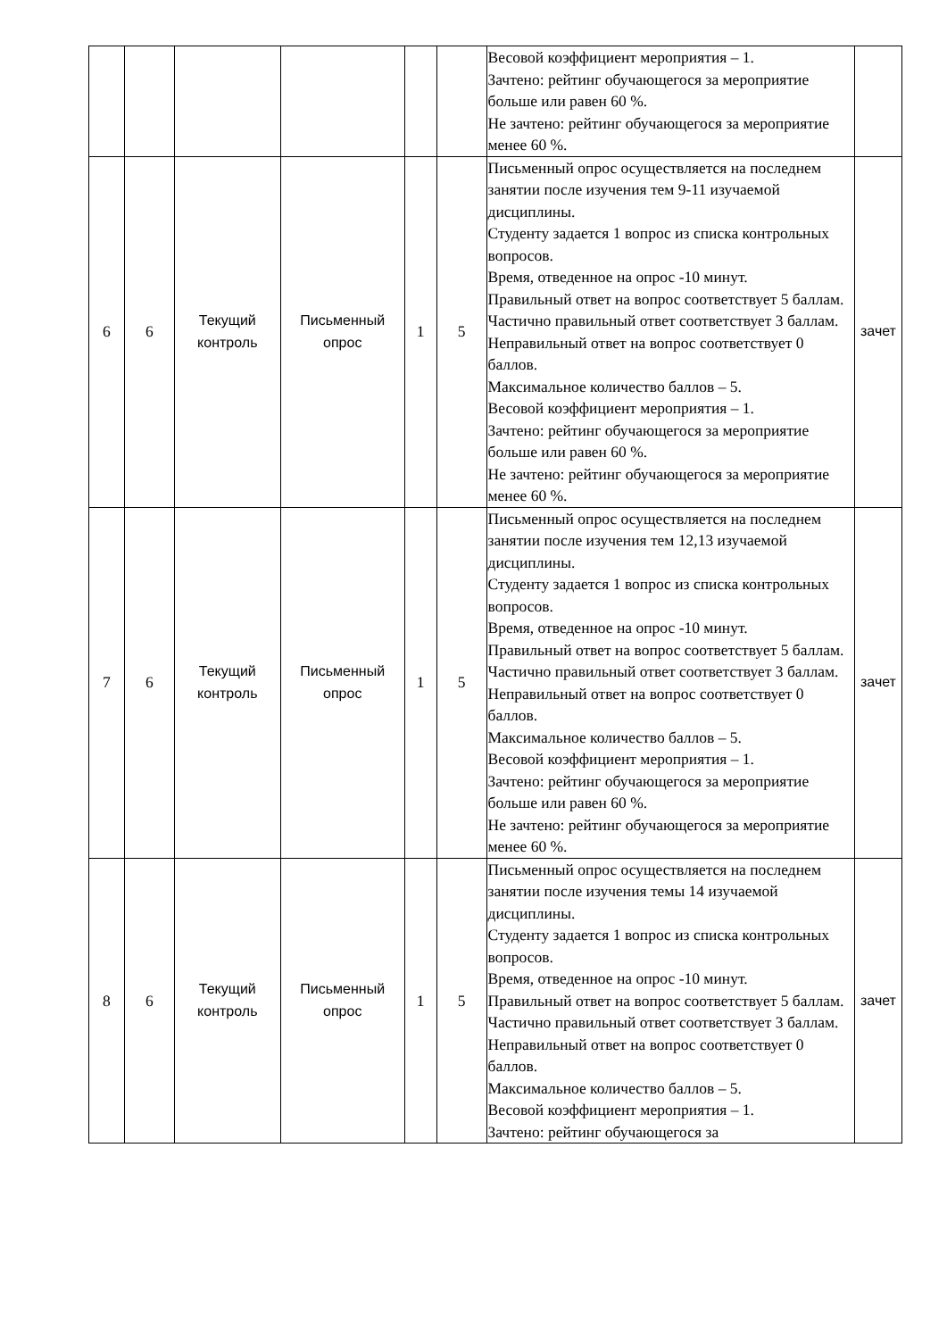| | | | | | | Весовой коэффициент мероприятия – 1. Зачтено: рейтинг обучающегося за мероприятие больше или равен 60 %. Не зачтено: рейтинг обучающегося за мероприятие менее 60 %. | |
| 6 | 6 | Текущий контроль | Письменный опрос | 1 | 5 | Письменный опрос осуществляется на последнем занятии после изучения тем 9-11 изучаемой дисциплины. Студенту задается 1 вопрос из списка контрольных вопросов. Время, отведенное на опрос -10 минут. Правильный ответ на вопрос соответствует 5 баллам. Частично правильный ответ соответствует 3 баллам. Неправильный ответ на вопрос соответствует 0 баллов. Максимальное количество баллов – 5. Весовой коэффициент мероприятия – 1. Зачтено: рейтинг обучающегося за мероприятие больше или равен 60 %. Не зачтено: рейтинг обучающегося за мероприятие менее 60 %. | зачет |
| 7 | 6 | Текущий контроль | Письменный опрос | 1 | 5 | Письменный опрос осуществляется на последнем занятии после изучения тем 12,13 изучаемой дисциплины. Студенту задается 1 вопрос из списка контрольных вопросов. Время, отведенное на опрос -10 минут. Правильный ответ на вопрос соответствует 5 баллам. Частично правильный ответ соответствует 3 баллам. Неправильный ответ на вопрос соответствует 0 баллов. Максимальное количество баллов – 5. Весовой коэффициент мероприятия – 1. Зачтено: рейтинг обучающегося за мероприятие больше или равен 60 %. Не зачтено: рейтинг обучающегося за мероприятие менее 60 %. | зачет |
| 8 | 6 | Текущий контроль | Письменный опрос | 1 | 5 | Письменный опрос осуществляется на последнем занятии после изучения темы 14 изучаемой дисциплины. Студенту задается 1 вопрос из списка контрольных вопросов. Время, отведенное на опрос -10 минут. Правильный ответ на вопрос соответствует 5 баллам. Частично правильный ответ соответствует 3 баллам. Неправильный ответ на вопрос соответствует 0 баллов. Максимальное количество баллов – 5. Весовой коэффициент мероприятия – 1. Зачтено: рейтинг обучающегося за | зачет |